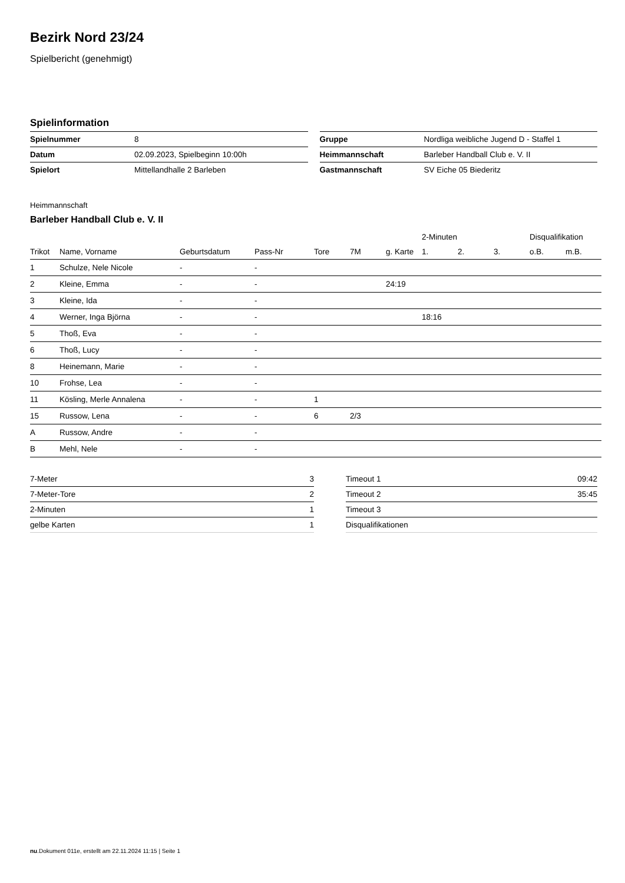Bezirk Nord 23/24
Spielbericht (genehmigt)
Spielinformation
| Spielnummer | 8 |
| Datum | 02.09.2023, Spielbeginn 10:00h |
| Spielort | Mittellandhalle 2 Barleben |
| Gruppe | Nordliga weibliche Jugend D - Staffel 1 |
| Heimmannschaft | Barleber Handball Club e. V. II |
| Gastmannschaft | SV Eiche 05 Biederitz |
Heimmannschaft
Barleber Handball Club e. V. II
| | | | | | | | 2-Minuten | | | Disqualifikation | |
| --- | --- | --- | --- | --- | --- | --- | --- | --- | --- | --- | --- |
| Trikot | Name, Vorname | Geburtsdatum | Pass-Nr | Tore | 7M | g. Karte | 1. | 2. | 3. | o.B. | m.B. |
| 1 | Schulze, Nele Nicole | - | - | | | | | | | | |
| 2 | Kleine, Emma | - | - | | | 24:19 | | | | | |
| 3 | Kleine, Ida | - | - | | | | | | | | |
| 4 | Werner, Inga Björna | - | - | | | | 18:16 | | | | |
| 5 | Thoß, Eva | - | - | | | | | | | | |
| 6 | Thoß, Lucy | - | - | | | | | | | | |
| 8 | Heinemann, Marie | - | - | | | | | | | | |
| 10 | Frohse, Lea | - | - | | | | | | | | |
| 11 | Kösling, Merle Annalena | - | - | 1 | | | | | | | |
| 15 | Russow, Lena | - | - | 6 | 2/3 | | | | | | |
| A | Russow, Andre | - | - | | | | | | | | |
| B | Mehl, Nele | - | - | | | | | | | | |
| 7-Meter | 3 |
| 7-Meter-Tore | 2 |
| 2-Minuten | 1 |
| gelbe Karten | 1 |
| Timeout 1 | 09:42 |
| Timeout 2 | 35:45 |
| Timeout 3 | |
| Disqualifikationen | |
nu.Dokument 011e, erstellt am 22.11.2024 11:15 | Seite 1